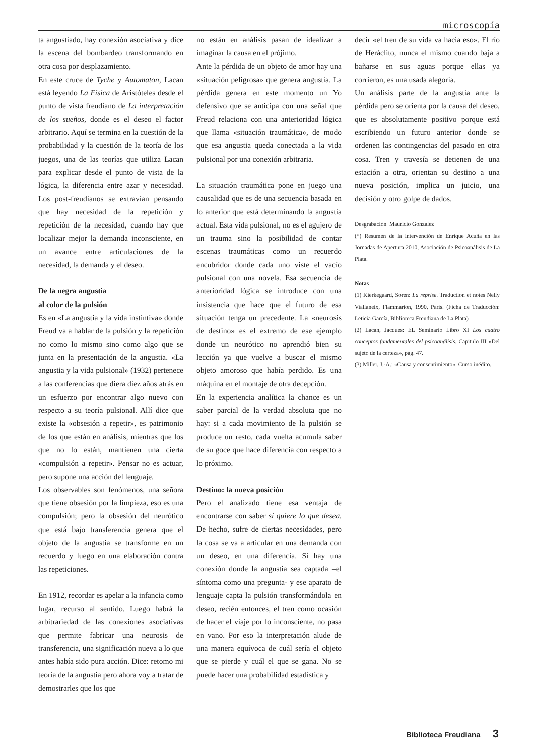microscopía
ta angustiado, hay conexión asociativa y dice la escena del bombardeo transformando en otra cosa por desplazamiento.
En este cruce de Tyche y Automaton, Lacan está leyendo La Física de Aristóteles desde el punto de vista freudiano de La interpretación de los sueños, donde es el deseo el factor arbitrario. Aquí se termina en la cuestión de la probabilidad y la cuestión de la teoría de los juegos, una de las teorías que utiliza Lacan para explicar desde el punto de vista de la lógica, la diferencia entre azar y necesidad. Los post-freudianos se extravían pensando que hay necesidad de la repetición y repetición de la necesidad, cuando hay que localizar mejor la demanda inconsciente, en un avance entre articulaciones de la necesidad, la demanda y el deseo.
De la negra angustia
al color de la pulsión
Es en «La angustia y la vida instintiva» donde Freud va a hablar de la pulsión y la repetición no como lo mismo sino como algo que se junta en la presentación de la angustia. «La angustia y la vida pulsional» (1932) pertenece a las conferencias que diera diez años atrás en un esfuerzo por encontrar algo nuevo con respecto a su teoría pulsional. Allí dice que existe la «obsesión a repetir», es patrimonio de los que están en análisis, mientras que los que no lo están, mantienen una cierta «compulsión a repetir». Pensar no es actuar, pero supone una acción del lenguaje.
Los observables son fenómenos, una señora que tiene obsesión por la limpieza, eso es una compulsión; pero la obsesión del neurótico que está bajo transferencia genera que el objeto de la angustia se transforme en un recuerdo y luego en una elaboración contra las repeticiones.
En 1912, recordar es apelar a la infancia como lugar, recurso al sentido. Luego habrá la arbitrariedad de las conexiones asociativas que permite fabricar una neurosis de transferencia, una significación nueva a lo que antes había sido pura acción. Dice: retomo mi teoría de la angustia pero ahora voy a tratar de demostrarles que los que
no están en análisis pasan de idealizar a imaginar la causa en el prójimo.
Ante la pérdida de un objeto de amor hay una «situación peligrosa» que genera angustia. La pérdida genera en este momento un Yo defensivo que se anticipa con una señal que Freud relaciona con una anterioridad lógica que llama «situación traumática», de modo que esa angustia queda conectada a la vida pulsional por una conexión arbitraria.
La situación traumática pone en juego una causalidad que es de una secuencia basada en lo anterior que está determinando la angustia actual. Esta vida pulsional, no es el agujero de un trauma sino la posibilidad de contar escenas traumáticas como un recuerdo encubridor donde cada uno viste el vacío pulsional con una novela. Esa secuencia de anterioridad lógica se introduce con una insistencia que hace que el futuro de esa situación tenga un precedente. La «neurosis de destino» es el extremo de ese ejemplo donde un neurótico no aprendió bien su lección ya que vuelve a buscar el mismo objeto amoroso que había perdido. Es una máquina en el montaje de otra decepción.
En la experiencia analítica la chance es un saber parcial de la verdad absoluta que no hay: si a cada movimiento de la pulsión se produce un resto, cada vuelta acumula saber de su goce que hace diferencia con respecto a lo próximo.
Destino: la nueva posición
Pero el analizado tiene esa ventaja de encontrarse con saber si quiere lo que desea. De hecho, sufre de ciertas necesidades, pero la cosa se va a articular en una demanda con un deseo, en una diferencia. Si hay una conexión donde la angustia sea captada –el síntoma como una pregunta- y ese aparato de lenguaje capta la pulsión transformándola en deseo, recién entonces, el tren como ocasión de hacer el viaje por lo inconsciente, no pasa en vano. Por eso la interpretación alude de una manera equívoca de cuál sería el objeto que se pierde y cuál el que se gana. No se puede hacer una probabilidad estadística y
decir «el tren de su vida va hacia eso». El río de Heráclito, nunca el mismo cuando baja a bañarse en sus aguas porque ellas ya corrieron, es una usada alegoría.
Un análisis parte de la angustia ante la pérdida pero se orienta por la causa del deseo, que es absolutamente positivo porque está escribiendo un futuro anterior donde se ordenen las contingencias del pasado en otra cosa. Tren y travesía se detienen de una estación a otra, orientan su destino a una nueva posición, implica un juicio, una decisión y otro golpe de dados.
Desgrabación Mauricio Gonzalez
(*) Resumen de la intervención de Enrique Acuña en las Jornadas de Apertura 2010, Asociación de Psicoanálisis de La Plata.
Notas
(1) Kierkegaard, Soren: La reprise. Traduction et notes Nelly Viallaneix, Flammarion, 1990, Paris. (Ficha de Traducción: Leticia García, Biblioteca Freudiana de La Plata)
(2) Lacan, Jacques: EL Seminario Libro XI Los cuatro conceptos fundamentales del psicoanálisis. Capitulo III «Del sujeto de la certeza», pág. 47.
(3) Miller, J.-A.: «Causa y consentimiento». Curso inédito.
Biblioteca Freudiana 3